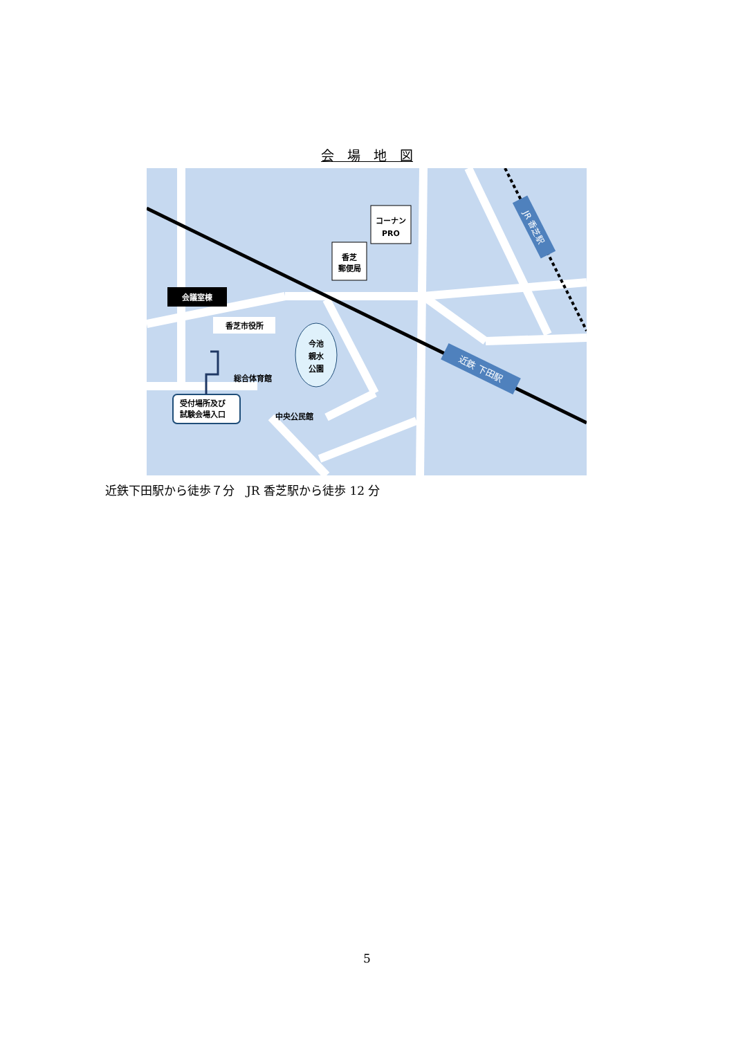会　場　地　図
コーナン
PRO
香芝
郵便局
会議室棟
香芝市役所
今池
親水
公園
総合体育館
中央公民館
受付場所及び
試験会場入口
JR 香芝駅
近鉄 下田駅
近鉄下田駅から徒歩７分　JR 香芝駅から徒歩 12 分
5